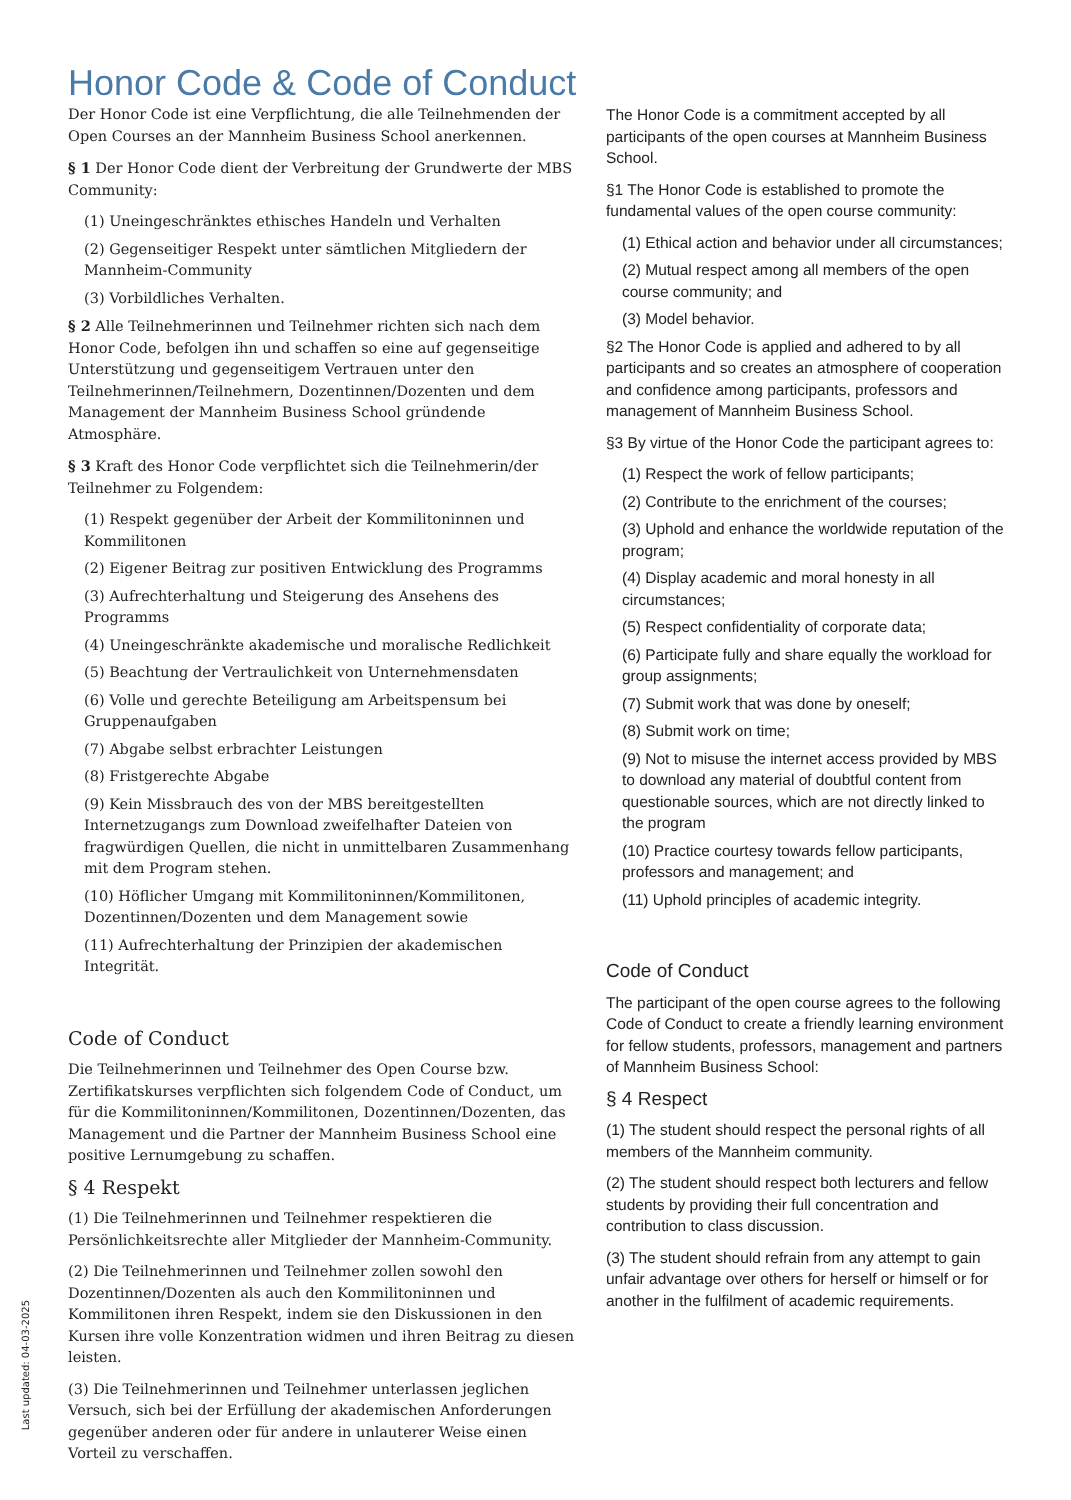Honor Code & Code of Conduct
Der Honor Code ist eine Verpflichtung, die alle Teilnehmenden der Open Courses an der Mannheim Business School anerkennen.
§ 1 Der Honor Code dient der Verbreitung der Grundwerte der MBS Community:
(1) Uneingeschränktes ethisches Handeln und Verhalten
(2) Gegenseitiger Respekt unter sämtlichen Mitgliedern der Mannheim-Community
(3) Vorbildliches Verhalten.
§ 2 Alle Teilnehmerinnen und Teilnehmer richten sich nach dem Honor Code, befolgen ihn und schaffen so eine auf gegenseitige Unterstützung und gegenseitigem Vertrauen unter den Teilnehmerinnen/Teilnehmern, Dozentinnen/Dozenten und dem Management der Mannheim Business School gründende Atmosphäre.
§ 3 Kraft des Honor Code verpflichtet sich die Teilnehmerin/der Teilnehmer zu Folgendem:
(1) Respekt gegenüber der Arbeit der Kommilitoninnen und Kommilitonen
(2) Eigener Beitrag zur positiven Entwicklung des Programms
(3) Aufrechterhaltung und Steigerung des Ansehens des Programms
(4) Uneingeschränkte akademische und moralische Redlichkeit
(5) Beachtung der Vertraulichkeit von Unternehmensdaten
(6) Volle und gerechte Beteiligung am Arbeitspensum bei Gruppenaufgaben
(7) Abgabe selbst erbrachter Leistungen
(8) Fristgerechte Abgabe
(9) Kein Missbrauch des von der MBS bereitgestellten Internetzugangs zum Download zweifelhafter Dateien von fragwürdigen Quellen, die nicht in unmittelbaren Zusammenhang mit dem Program stehen.
(10) Höflicher Umgang mit Kommilitoninnen/Kommilitonen, Dozentinnen/Dozenten und dem Management sowie
(11) Aufrechterhaltung der Prinzipien der akademischen Integrität.
Code of Conduct
Die Teilnehmerinnen und Teilnehmer des Open Course bzw. Zertifikatskurses verpflichten sich folgendem Code of Conduct, um für die Kommilitoninnen/Kommilitonen, Dozentinnen/Dozenten, das Management und die Partner der Mannheim Business School eine positive Lernumgebung zu schaffen.
§ 4 Respekt
(1) Die Teilnehmerinnen und Teilnehmer respektieren die Persönlichkeitsrechte aller Mitglieder der Mannheim-Community.
(2) Die Teilnehmerinnen und Teilnehmer zollen sowohl den Dozentinnen/Dozenten als auch den Kommilitoninnen und Kommilitonen ihren Respekt, indem sie den Diskussionen in den Kursen ihre volle Konzentration widmen und ihren Beitrag zu diesen leisten.
(3) Die Teilnehmerinnen und Teilnehmer unterlassen jeglichen Versuch, sich bei der Erfüllung der akademischen Anforderungen gegenüber anderen oder für andere in unlauterer Weise einen Vorteil zu verschaffen.
The Honor Code is a commitment accepted by all participants of the open courses at Mannheim Business School.
§1 The Honor Code is established to promote the fundamental values of the open course community:
(1) Ethical action and behavior under all circumstances;
(2) Mutual respect among all members of the open course community; and
(3) Model behavior.
§2 The Honor Code is applied and adhered to by all participants and so creates an atmosphere of cooperation and confidence among participants, professors and management of Mannheim Business School.
§3 By virtue of the Honor Code the participant agrees to:
(1) Respect the work of fellow participants;
(2) Contribute to the enrichment of the courses;
(3) Uphold and enhance the worldwide reputation of the program;
(4) Display academic and moral honesty in all circumstances;
(5) Respect confidentiality of corporate data;
(6) Participate fully and share equally the workload for group assignments;
(7) Submit work that was done by oneself;
(8) Submit work on time;
(9) Not to misuse the internet access provided by MBS to download any material of doubtful content from questionable sources, which are not directly linked to the program
(10) Practice courtesy towards fellow participants, professors and management; and
(11) Uphold principles of academic integrity.
Code of Conduct
The participant of the open course agrees to the following Code of Conduct to create a friendly learning environment for fellow students, professors, management and partners of Mannheim Business School:
§ 4 Respect
(1) The student should respect the personal rights of all members of the Mannheim community.
(2) The student should respect both lecturers and fellow students by providing their full concentration and contribution to class discussion.
(3) The student should refrain from any attempt to gain unfair advantage over others for herself or himself or for another in the fulfilment of academic requirements.
Last updated: 04-03-2025